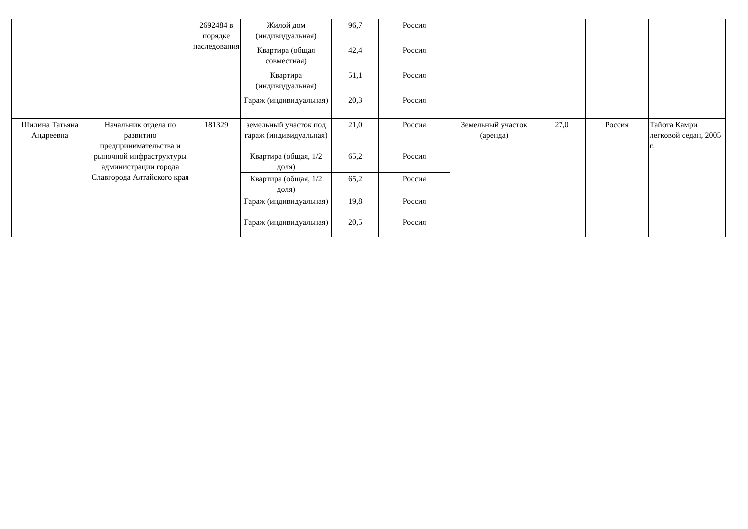| | | 2692484 в порядке наследования | Жилой дом (индивидуальная) | 96,7 | Россия | | | | |
| | | | Квартира (общая совместная) | 42,4 | Россия | | | | |
| | | | Квартира (индивидуальная) | 51,1 | Россия | | | | |
| | | | Гараж (индивидуальная) | 20,3 | Россия | | | | |
| Шилина Татьяна Андреевна | Начальник отдела по развитию предпринимательства и рыночной инфраструктуры администрации города Славгорода Алтайского края | 181329 | земельный участок под гараж (индивидуальная) | 21,0 | Россия | Земельный участок (аренда) | 27,0 | Россия | Тайота Камри легковой седан, 2005 г. |
| | | | Квартира (общая, 1/2 доля) | 65,2 | Россия | | | | |
| | | | Квартира (общая, 1/2 доля) | 65,2 | Россия | | | | |
| | | | Гараж (индивидуальная) | 19,8 | Россия | | | | |
| | | | Гараж (индивидуальная) | 20,5 | Россия | | | | |